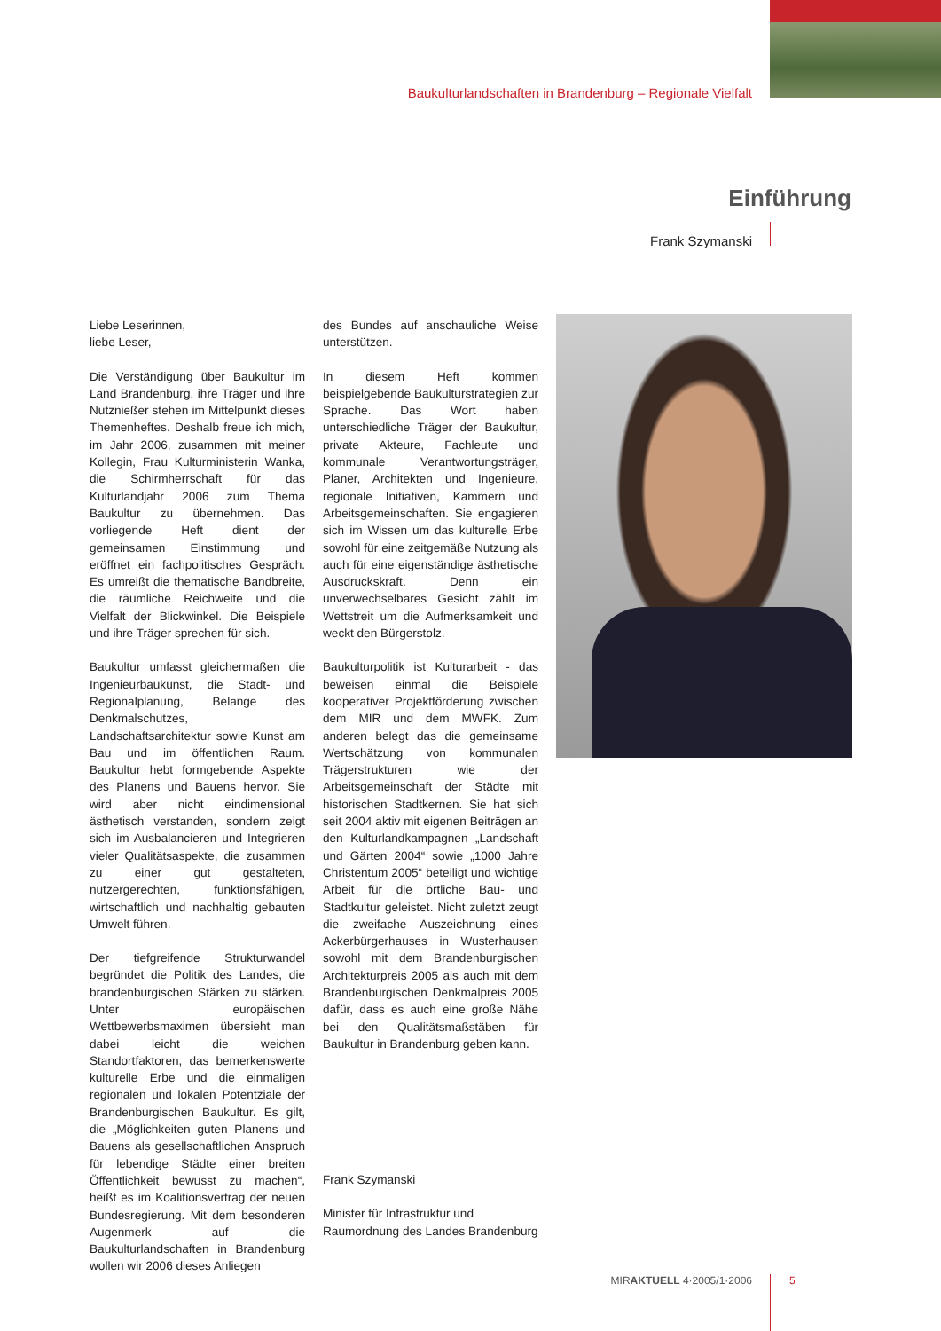Baukulturlandschaften in Brandenburg – Regionale Vielfalt
Einführung
Frank Szymanski
Liebe Leserinnen,
liebe Leser,
Die Verständigung über Baukultur im Land Brandenburg, ihre Träger und ihre Nutznießer stehen im Mittelpunkt dieses Themenheftes. Deshalb freue ich mich, im Jahr 2006, zusammen mit meiner Kollegin, Frau Kulturministerin Wanka, die Schirmherrschaft für das Kulturlandjahr 2006 zum Thema Baukultur zu übernehmen. Das vorliegende Heft dient der gemeinsamen Einstimmung und eröffnet ein fachpolitisches Gespräch. Es umreißt die thematische Bandbreite, die räumliche Reichweite und die Vielfalt der Blickwinkel. Die Beispiele und ihre Träger sprechen für sich.
Baukultur umfasst gleichermaßen die Ingenieurbaukunst, die Stadt- und Regionalplanung, Belange des Denkmalschutzes, Landschaftsarchitektur sowie Kunst am Bau und im öffentlichen Raum. Baukultur hebt formgebende Aspekte des Planens und Bauens hervor. Sie wird aber nicht eindimensional ästhetisch verstanden, sondern zeigt sich im Ausbalancieren und Integrieren vieler Qualitätsaspekte, die zusammen zu einer gut gestalteten, nutzergerechten, funktionsfähigen, wirtschaftlich und nachhaltig gebauten Umwelt führen.
Der tiefgreifende Strukturwandel begründet die Politik des Landes, die brandenburgischen Stärken zu stärken. Unter europäischen Wettbewerbsmaximen übersieht man dabei leicht die weichen Standortfaktoren, das bemerkenswerte kulturelle Erbe und die einmaligen regionalen und lokalen Potentziale der Brandenburgischen Baukultur. Es gilt, die „Möglichkeiten guten Planens und Bauens als gesellschaftlichen Anspruch für lebendige Städte einer breiten Öffentlichkeit bewusst zu machen“, heißt es im Koalitionsvertrag der neuen Bundesregierung. Mit dem besonderen Augenmerk auf die Baukulturlandschaften in Brandenburg wollen wir 2006 dieses Anliegen
des Bundes auf anschauliche Weise unterstützen.
In diesem Heft kommen beispielgebende Baukulturstrategien zur Sprache. Das Wort haben unterschiedliche Träger der Baukultur, private Akteure, Fachleute und kommunale Verantwortungsträger, Planer, Architekten und Ingenieure, regionale Initiativen, Kammern und Arbeitsgemeinschaften. Sie engagieren sich im Wissen um das kulturelle Erbe sowohl für eine zeitgemäße Nutzung als auch für eine eigenständige ästhetische Ausdruckskraft. Denn ein unverwechselbares Gesicht zählt im Wettstreit um die Aufmerksamkeit und weckt den Bürgerstolz.
Baukulturpolitik ist Kulturarbeit - das beweisen einmal die Beispiele kooperativer Projektförderung zwischen dem MIR und dem MWFK. Zum anderen belegt das die gemeinsame Wertschätzung von kommunalen Trägerstrukturen wie der Arbeitsgemeinschaft der Städte mit historischen Stadtkernen. Sie hat sich seit 2004 aktiv mit eigenen Beiträgen an den Kulturlandkampagnen „Landschaft und Gärten 2004“ sowie „1000 Jahre Christentum 2005“ beteiligt und wichtige Arbeit für die örtliche Bau- und Stadtkultur geleistet. Nicht zuletzt zeugt die zweifache Auszeichnung eines Ackerbürgerhauses in Wusterhausen sowohl mit dem Brandenburgischen Architekturpreis 2005 als auch mit dem Brandenburgischen Denkmalpreis 2005 dafür, dass es auch eine große Nähe bei den Qualitätsmaßstäben für Baukultur in Brandenburg geben kann.
Frank Szymanski
Minister für Infrastruktur und
Raumordnung des Landes Brandenburg
MIRAKTUELL 4·2005/1·2006 5